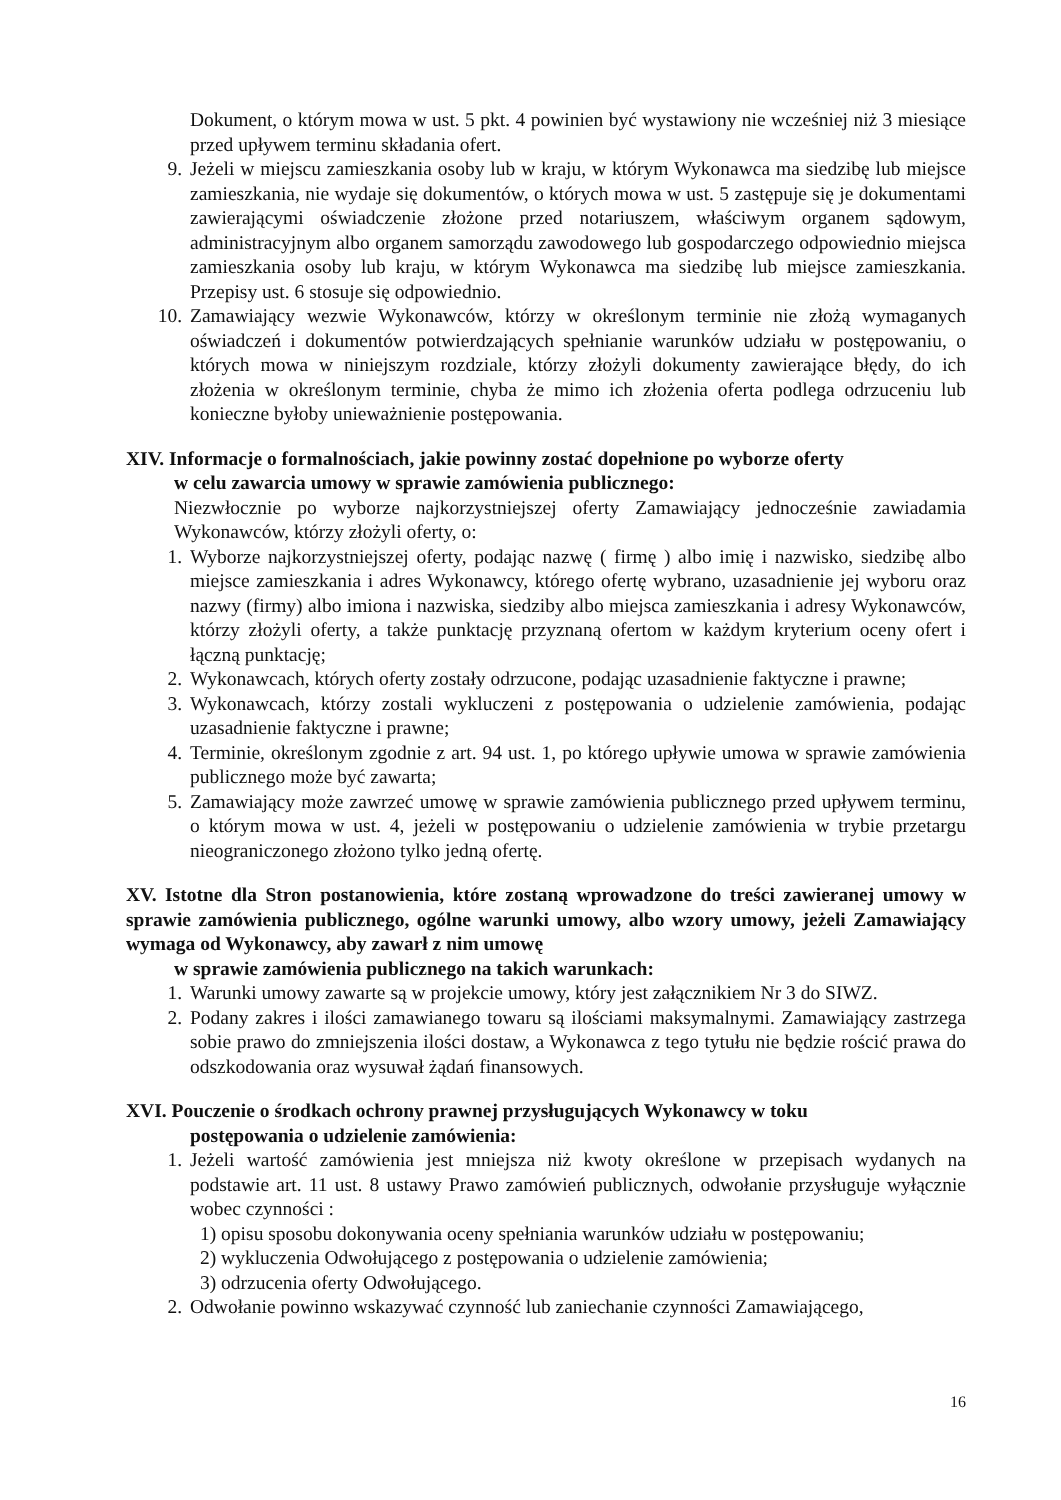Dokument, o którym mowa w ust. 5 pkt. 4 powinien być wystawiony nie wcześniej niż 3 miesiące przed upływem terminu składania ofert.
9. Jeżeli w miejscu zamieszkania osoby lub w kraju, w którym Wykonawca ma siedzibę lub miejsce zamieszkania, nie wydaje się dokumentów, o których mowa w ust. 5 zastępuje się je dokumentami zawierającymi oświadczenie złożone przed notariuszem, właściwym organem sądowym, administracyjnym albo organem samorządu zawodowego lub gospodarczego odpowiednio miejsca zamieszkania osoby lub kraju, w którym Wykonawca ma siedzibę lub miejsce zamieszkania. Przepisy ust. 6 stosuje się odpowiednio.
10. Zamawiający wezwie Wykonawców, którzy w określonym terminie nie złożą wymaganych oświadczeń i dokumentów potwierdzających spełnianie warunków udziału w postępowaniu, o których mowa w niniejszym rozdziale, którzy złożyli dokumenty zawierające błędy, do ich złożenia w określonym terminie, chyba że mimo ich złożenia oferta podlega odrzuceniu lub konieczne byłoby unieważnienie postępowania.
XIV. Informacje o formalnościach, jakie powinny zostać dopełnione po wyborze oferty
w celu zawarcia umowy w sprawie zamówienia publicznego:
Niezwłocznie po wyborze najkorzystniejszej oferty Zamawiający jednocześnie zawiadamia Wykonawców, którzy złożyli oferty, o:
1. Wyborze najkorzystniejszej oferty, podając nazwę ( firmę ) albo imię i nazwisko, siedzibę albo miejsce zamieszkania i adres Wykonawcy, którego ofertę wybrano, uzasadnienie jej wyboru oraz nazwy (firmy) albo imiona i nazwiska, siedziby albo miejsca zamieszkania i adresy Wykonawców, którzy złożyli oferty, a także punktację przyznaną ofertom w każdym kryterium oceny ofert i łączną punktację;
2. Wykonawcach, których oferty zostały odrzucone, podając uzasadnienie faktyczne i prawne;
3. Wykonawcach, którzy zostali wykluczeni z postępowania o udzielenie zamówienia, podając uzasadnienie faktyczne i prawne;
4. Terminie, określonym zgodnie z art. 94 ust. 1, po którego upływie umowa w sprawie zamówienia publicznego może być zawarta;
5. Zamawiający może zawrzeć umowę w sprawie zamówienia publicznego przed upływem terminu, o którym mowa w ust. 4, jeżeli w postępowaniu o udzielenie zamówienia w trybie przetargu nieograniczonego złożono tylko jedną ofertę.
XV. Istotne dla Stron postanowienia, które zostaną wprowadzone do treści zawieranej umowy w sprawie zamówienia publicznego, ogólne warunki umowy, albo wzory umowy, jeżeli Zamawiający wymaga od Wykonawcy, aby zawarł z nim umowę
w sprawie zamówienia publicznego na takich warunkach:
1. Warunki umowy zawarte są w projekcie umowy, który jest załącznikiem Nr 3 do SIWZ.
2. Podany zakres i ilości zamawianego towaru są ilościami maksymalnymi. Zamawiający zastrzega sobie prawo do zmniejszenia ilości dostaw, a Wykonawca z tego tytułu nie będzie rościć prawa do odszkodowania oraz wysuwał żądań finansowych.
XVI. Pouczenie o środkach ochrony prawnej przysługujących Wykonawcy w toku
postępowania o udzielenie zamówienia:
1. Jeżeli wartość zamówienia jest mniejsza niż kwoty określone w przepisach wydanych na podstawie art. 11 ust. 8 ustawy Prawo zamówień publicznych, odwołanie przysługuje wyłącznie wobec czynności :
1) opisu sposobu dokonywania oceny spełniania warunków udziału w postępowaniu;
2) wykluczenia Odwołującego z postępowania o udzielenie zamówienia;
3) odrzucenia oferty Odwołującego.
2. Odwołanie powinno wskazywać czynność lub zaniechanie czynności Zamawiającego,
16